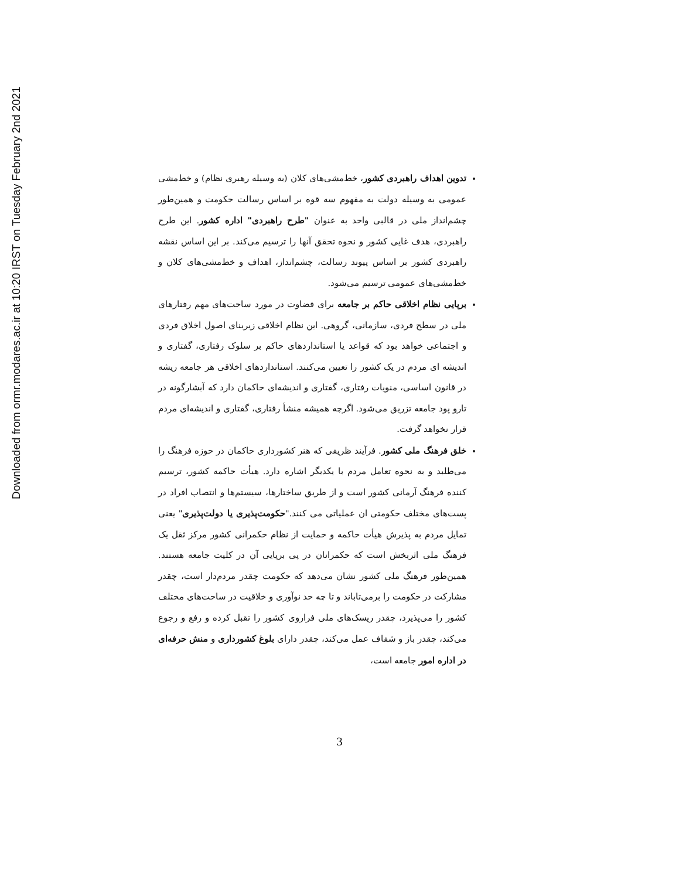Downloaded from ormr.modares.ac.ir at 10:20 IRST on Tuesday February 2nd 2021
تدوین اهداف راهبردی کشور، خط‌مشی‌های کلان (به وسیله رهبری نظام) و خط‌مشی عمومی به وسیله دولت به مفهوم سه قوه بر اساس رسالت حکومت و همین‌طور چشم‌انداز ملی در قالبی واحد به عنوان "طرح راهبردی" اداره کشور. این طرح راهبردی، هدف غایی کشور و نحوه تحقق آنها را ترسیم می‌کند. بر این اساس نقشه راهبردی کشور بر اساس پیوند رسالت، چشم‌انداز، اهداف و خط‌مشی‌های کلان و خط‌مشی‌های عمومی ترسیم می‌شود.
برپایی نظام اخلاقی حاکم بر جامعه برای قضاوت در مورد ساحت‌های مهم رفتارهای ملی در سطح فردی، سازمانی، گروهی. این نظام اخلاقی زیربنای اصول اخلاق فردی و اجتماعی خواهد بود که قواعد یا استانداردهای حاکم بر سلوک رفتاری، گفتاری و اندیشه ای مردم در یک کشور را تعیین می‌کنند. استانداردهای اخلاقی هر جامعه ریشه در قانون اساسی، منویات رفتاری، گفتاری و اندیشه‌ای حاکمان دارد که آبشارگونه در تارو پود جامعه تزریق می‌شود. اگرچه همیشه منشأ رفتاری، گفتاری و اندیشه‌ای مردم قرار نخواهد گرفت.
خلق فرهنگ ملی کشور. فرآیند ظریفی که هنر کشورداری حاکمان در حوزه فرهنگ را می‌طلبد و به نحوه تعامل مردم با یکدیگر اشاره دارد. هیأت حاکمه کشور، ترسیم کننده فرهنگ آرمانی کشور است و از طریق ساختارها، سیستم‌ها و انتصاب افراد در پست‌های مختلف حکومتی ان عملیاتی می کنند."حکومت‌پذیری یا دولت‌پذیری" یعنی تمایل مردم به پذیرش هیأت حاکمه و حمایت از نظام حکمرانی کشور مرکز ثقل یک فرهنگ ملی اثربخش است که حکمرانان در پی برپایی آن در کلیت جامعه هستند. همین‌طور فرهنگ ملی کشور نشان می‌دهد که حکومت چقدر مردم‌دار است، چقدر مشارکت در حکومت را برمی‌تاباند و تا چه حد نوآوری و خلاقیت در ساحت‌های مختلف کشور را می‌پذیرد، چقدر ریسک‌های ملی فراروی کشور را تقبل کرده و رفع و رجوع می‌کند، چقدر باز و شفاف عمل می‌کند، چقدر دارای بلوغ کشورداری و منش حرفه‌ای در اداره امور جامعه است،
3